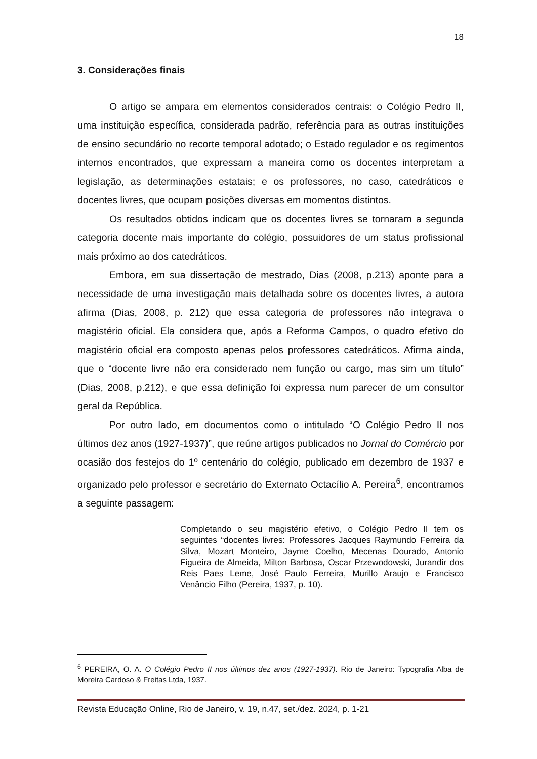18
3. Considerações finais
O artigo se ampara em elementos considerados centrais: o Colégio Pedro II, uma instituição específica, considerada padrão, referência para as outras instituições de ensino secundário no recorte temporal adotado; o Estado regulador e os regimentos internos encontrados, que expressam a maneira como os docentes interpretam a legislação, as determinações estatais; e os professores, no caso, catedráticos e docentes livres, que ocupam posições diversas em momentos distintos.
Os resultados obtidos indicam que os docentes livres se tornaram a segunda categoria docente mais importante do colégio, possuidores de um status profissional mais próximo ao dos catedráticos.
Embora, em sua dissertação de mestrado, Dias (2008, p.213) aponte para a necessidade de uma investigação mais detalhada sobre os docentes livres, a autora afirma (Dias, 2008, p. 212) que essa categoria de professores não integrava o magistério oficial. Ela considera que, após a Reforma Campos, o quadro efetivo do magistério oficial era composto apenas pelos professores catedráticos. Afirma ainda, que o “docente livre não era considerado nem função ou cargo, mas sim um título” (Dias, 2008, p.212), e que essa definição foi expressa num parecer de um consultor geral da República.
Por outro lado, em documentos como o intitulado “O Colégio Pedro II nos últimos dez anos (1927-1937)”, que reúne artigos publicados no Jornal do Comércio por ocasião dos festejos do 1º centenário do colégio, publicado em dezembro de 1937 e organizado pelo professor e secretário do Externato Octacílio A. Pereira<sup>6</sup>, encontramos a seguinte passagem:
Completando o seu magistério efetivo, o Colégio Pedro II tem os seguintes “docentes livres: Professores Jacques Raymundo Ferreira da Silva, Mozart Monteiro, Jayme Coelho, Mecenas Dourado, Antonio Figueira de Almeida, Milton Barbosa, Oscar Przewodowski, Jurandir dos Reis Paes Leme, José Paulo Ferreira, Murillo Araujo e Francisco Venâncio Filho (Pereira, 1937, p. 10).
<sup>6</sup> PEREIRA, O. A. O Colégio Pedro II nos últimos dez anos (1927-1937). Rio de Janeiro: Typografia Alba de Moreira Cardoso & Freitas Ltda, 1937.
Revista Educação Online, Rio de Janeiro, v. 19, n.47, set./dez. 2024, p. 1-21